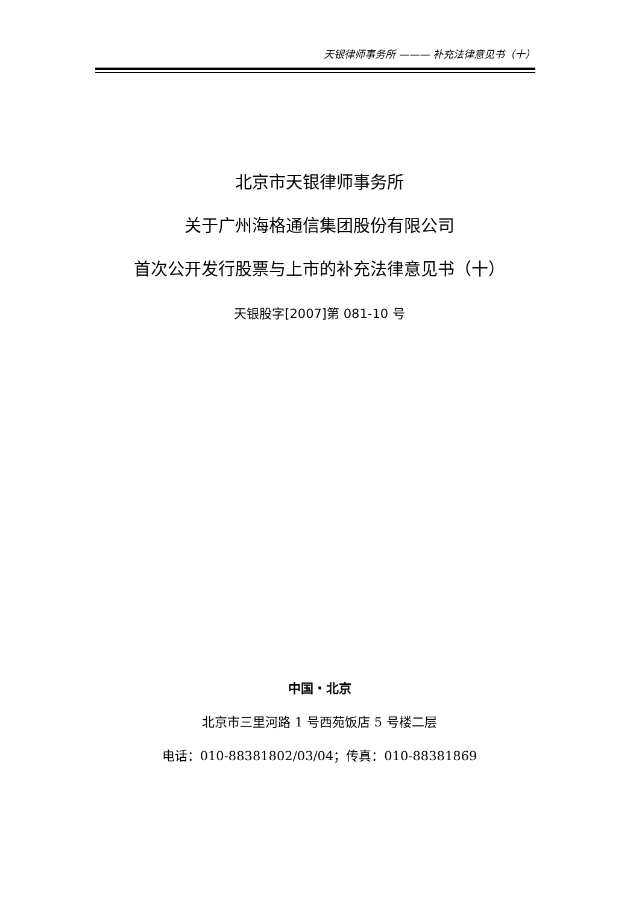天银律师事务所 ——— 补充法律意见书（十）
北京市天银律师事务所
关于广州海格通信集团股份有限公司
首次公开发行股票与上市的补充法律意见书（十）
天银股字[2007]第 081-10 号
中国・北京
北京市三里河路 1 号西苑饭店 5 号楼二层
电话：010-88381802/03/04；传真：010-88381869